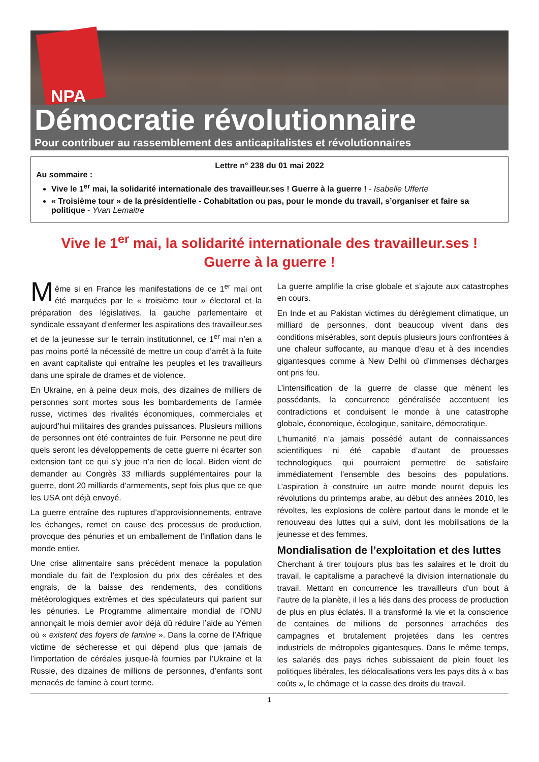NPA
Démocratie révolutionnaire
Pour contribuer au rassemblement des anticapitalistes et révolutionnaires
Lettre n° 238 du 01 mai 2022
Au sommaire :
Vive le 1<sup>er</sup> mai, la solidarité internationale des travailleur.ses ! Guerre à la guerre ! - Isabelle Ufferte
« Troisième tour » de la présidentielle - Cohabitation ou pas, pour le monde du travail, s’organiser et faire sa politique - Yvan Lemaitre
Vive le 1<sup>er</sup> mai, la solidarité internationale des travailleur.ses !
Guerre à la guerre !
Même si en France les manifestations de ce 1<sup>er</sup> mai ont été marquées par le « troisième tour » électoral et la préparation des législatives, la gauche parlementaire et syndicale essayant d’enfermer les aspirations des travailleur.ses et de la jeunesse sur le terrain institutionnel, ce 1<sup>er</sup> mai n’en a pas moins porté la nécessité de mettre un coup d’arrêt à la fuite en avant capitaliste qui entraîne les peuples et les travailleurs dans une spirale de drames et de violence.
En Ukraine, en à peine deux mois, des dizaines de milliers de personnes sont mortes sous les bombardements de l’armée russe, victimes des rivalités économiques, commerciales et aujourd’hui militaires des grandes puissances. Plusieurs millions de personnes ont été contraintes de fuir. Personne ne peut dire quels seront les développements de cette guerre ni écarter son extension tant ce qui s’y joue n’a rien de local. Biden vient de demander au Congrès 33 milliards supplémentaires pour la guerre, dont 20 milliards d’armements, sept fois plus que ce que les USA ont déjà envoyé.
La guerre entraîne des ruptures d’approvisionnements, entrave les échanges, remet en cause des processus de production, provoque des pénuries et un emballement de l’inflation dans le monde entier.
Une crise alimentaire sans précédent menace la population mondiale du fait de l’explosion du prix des céréales et des engrais, de la baisse des rendements, des conditions météorologiques extrêmes et des spéculateurs qui parient sur les pénuries. Le Programme alimentaire mondial de l’ONU annonçait le mois dernier avoir déjà dû réduire l’aide au Yémen où « existent des foyers de famine ». Dans la corne de l’Afrique victime de sécheresse et qui dépend plus que jamais de l’importation de céréales jusque-là fournies par l’Ukraine et la Russie, des dizaines de millions de personnes, d’enfants sont menacés de famine à court terme.
La guerre amplifie la crise globale et s’ajoute aux catastrophes en cours.
En Inde et au Pakistan victimes du dérèglement climatique, un milliard de personnes, dont beaucoup vivent dans des conditions misérables, sont depuis plusieurs jours confrontées à une chaleur suffocante, au manque d’eau et à des incendies gigantesques comme à New Delhi où d’immenses décharges ont pris feu.
L’intensification de la guerre de classe que mènent les possédants, la concurrence généralisée accentuent les contradictions et conduisent le monde à une catastrophe globale, économique, écologique, sanitaire, démocratique.
L’humanité n’a jamais possédé autant de connaissances scientifiques ni été capable d’autant de prouesses technologiques qui pourraient permettre de satisfaire immédiatement l’ensemble des besoins des populations. L’aspiration à construire un autre monde nourrit depuis les révolutions du printemps arabe, au début des années 2010, les révoltes, les explosions de colère partout dans le monde et le renouveau des luttes qui a suivi, dont les mobilisations de la jeunesse et des femmes.
Mondialisation de l’exploitation et des luttes
Cherchant à tirer toujours plus bas les salaires et le droit du travail, le capitalisme a parachevé la division internationale du travail. Mettant en concurrence les travailleurs d’un bout à l’autre de la planète, il les a liés dans des process de production de plus en plus éclatés. Il a transformé la vie et la conscience de centaines de millions de personnes arrachées des campagnes et brutalement projetées dans les centres industriels de métropoles gigantesques. Dans le même temps, les salariés des pays riches subissaient de plein fouet les politiques libérales, les délocalisations vers les pays dits à « bas coûts », le chômage et la casse des droits du travail.
1